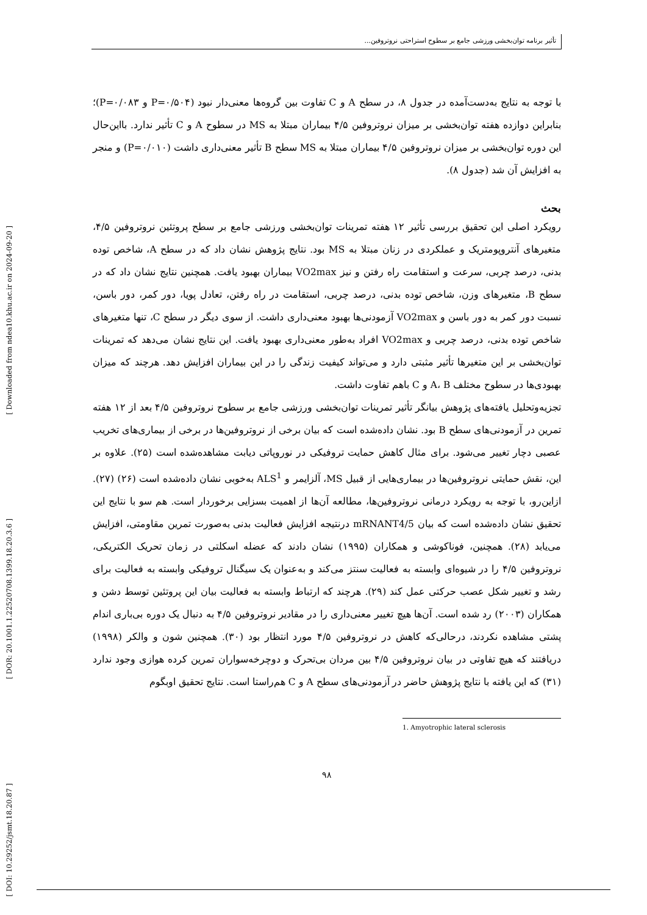تأثیر برنامه توان‌بخشی ورزشی جامع بر سطوح استراحتی نروتروفین...
[ Downloaded from ndea10.khu.ac.ir on 2024-09-20 ]
[ DOR: 20.1001.1.22520708.1399.18.20.3.6 ]
[ DOI: 10.29252/jsmt.18.20.87 ]
با توجه به نتایج به‌دست‌آمده در جدول ۸، در سطح A و C تفاوت بین گروه‌ها معنی‌دار نبود (P=۰/۵۰۴ و P=۰/۰۸۳)؛ بنابراین دوازده هفته توان‌بخشی بر میزان نروتروفین ۴/۵ بیماران مبتلا به MS در سطوح A و C تأثیر ندارد. بااین‌حال این دوره توان‌بخشی بر میزان نروتروفین ۴/۵ بیماران مبتلا به MS سطح B تأثیر معنی‌داری داشت (P=۰/۰۱۰) و منجر به افزایش آن شد (جدول ۸).
بحث
رویکرد اصلی این تحقیق بررسی تأثیر ۱۲ هفته تمرینات توان‌بخشی ورزشی جامع بر سطح پروتئین نروتروفین ۴/۵، متغیرهای آنتروپومتریک و عملکردی در زنان مبتلا به MS بود. نتایج پژوهش نشان داد که در سطح A، شاخص توده بدنی، درصد چربی، سرعت و استقامت راه رفتن و نیز VO2max بیماران بهبود یافت. همچنین نتایج نشان داد که در سطح B، متغیرهای وزن، شاخص توده بدنی، درصد چربی، استقامت در راه رفتن، تعادل پویا، دور کمر، دور باسن، نسبت دور کمر به دور باسن و VO2max آزمودنی‌ها بهبود معنی‌داری داشت. از سوی دیگر در سطح C، تنها متغیرهای شاخص توده بدنی، درصد چربی و VO2max افراد به‌طور معنی‌داری بهبود یافت. این نتایج نشان می‌دهد که تمرینات توان‌بخشی بر این متغیرها تأثیر مثبتی دارد و می‌تواند کیفیت زندگی را در این بیماران افزایش دهد. هرچند که میزان بهبودی‌ها در سطوح مختلف A، B و C باهم تفاوت داشت.
تجزیه‌وتحلیل یافته‌های پژوهش بیانگر تأثیر تمرینات توان‌بخشی ورزشی جامع بر سطوح نروتروفین ۴/۵ بعد از ۱۲ هفته تمرین در آزمودنی‌های سطح B بود. نشان داده‌شده است که بیان برخی از نروتروفین‌ها در برخی از بیماری‌های تخریب عصبی دچار تغییر می‌شود. برای مثال کاهش حمایت تروفیکی در نوروپاتی دیابت مشاهده‌شده است (۲۵). علاوه بر این، نقش حمایتی نروتروفین‌ها در بیماری‌هایی از قبیل MS، آلزایمر و ALS<sup>1</sup> به‌خوبی نشان داده‌شده است (۲۶) (۲۷). ازاین‌رو، با توجه به رویکرد درمانی نروتروفین‌ها، مطالعه آن‌ها از اهمیت بسزایی برخوردار است. هم سو با نتایج این تحقیق نشان داده‌شده است که بیان mRNANT4/5 درنتیجه افزایش فعالیت بدنی به‌صورت تمرین مقاومتی، افزایش می‌یابد (۲۸). همچنین، فوناکوشی و همکاران (۱۹۹۵) نشان دادند که عضله اسکلتی در زمان تحریک الکتریکی، نروتروفین ۴/۵ را در شیوه‌ای وابسته به فعالیت سنتز می‌کند و به‌عنوان یک سیگنال تروفیکی وابسته به فعالیت برای رشد و تغییر شکل عصب حرکتی عمل کند (۲۹). هرچند که ارتباط وابسته به فعالیت بیان این پروتئین توسط دشن و همکاران (۲۰۰۳) رد شده است. آن‌ها هیچ تغییر معنی‌داری را در مقادیر نروتروفین ۴/۵ به دنبال یک دوره بی‌باری اندام پشتی مشاهده نکردند، درحالی‌که کاهش در نروتروفین ۴/۵ مورد انتظار بود (۳۰). همچنین شون و والکر (۱۹۹۸) دریافتند که هیچ تفاوتی در بیان نروتروفین ۴/۵ بین مردان بی‌تحرک و دوچرخه‌سواران تمرین کرده هوازی وجود ندارد (۳۱) که این یافته با نتایج پژوهش حاضر در آزمودنی‌های سطح A و C هم‌راستا است. نتایج تحقیق اوبگوم
1. Amyotrophic lateral sclerosis
۹۸